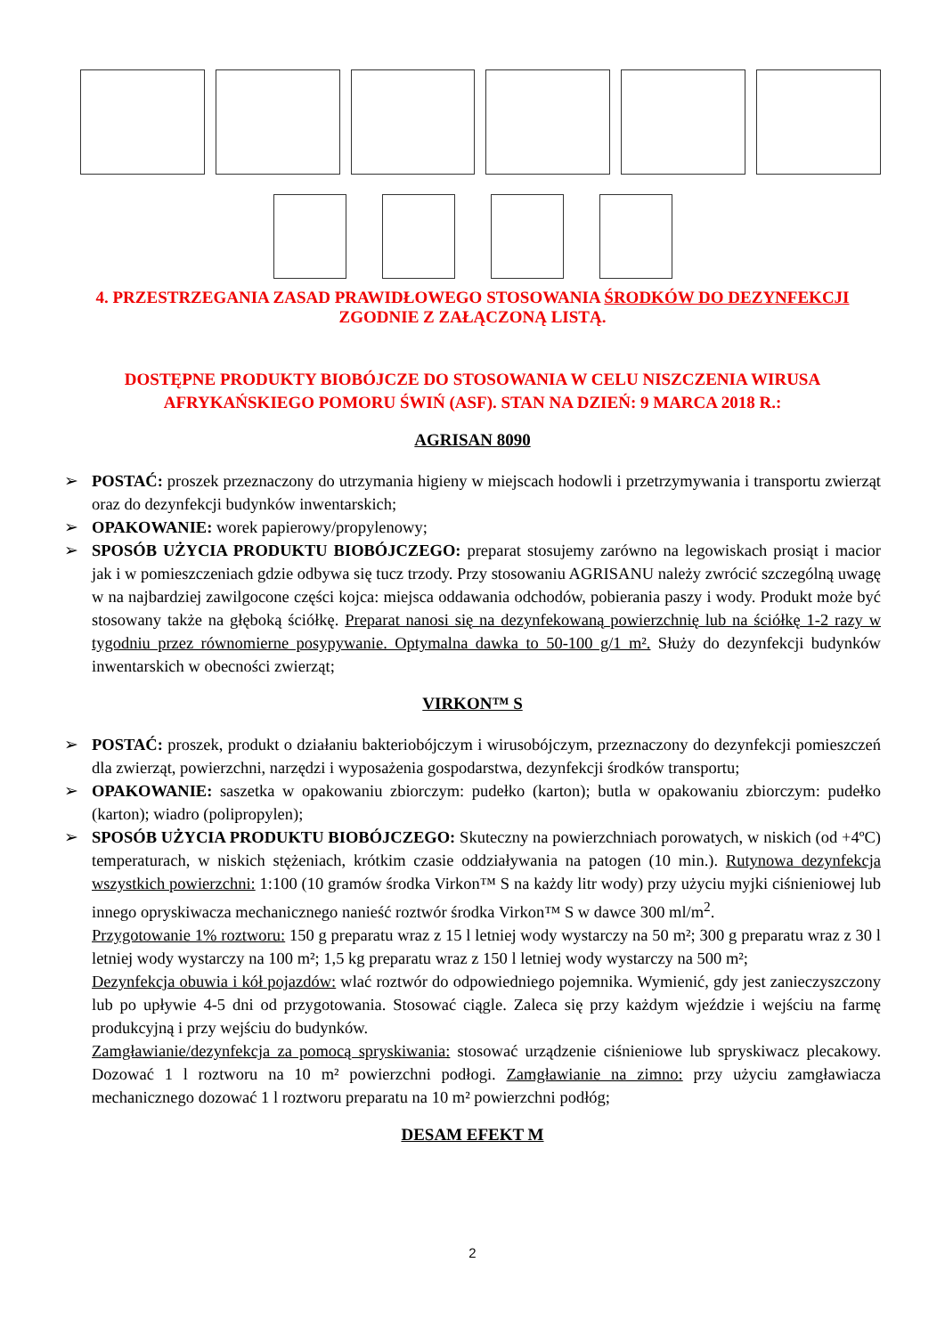4. PRZESTRZEGANIA ZASAD PRAWIDŁOWEGO STOSOWANIA ŚRODKÓW DO DEZYNFEKCJI ZGODNIE Z ZAŁĄCZONĄ LISTĄ.
DOSTĘPNE PRODUKTY BIOBÓJCZE DO STOSOWANIA W CELU NISZCZENIA WIRUSA AFRYKAŃSKIEGO POMORU ŚWIŃ (ASF). STAN NA DZIEŃ: 9 MARCA 2018 R.:
AGRISAN 8090
➢ POSTAĆ: proszek przeznaczony do utrzymania higieny w miejscach hodowli i przetrzymywania i transportu zwierząt oraz do dezynfekcji budynków inwentarskich;
➢ OPAKOWANIE: worek papierowy/propylenowy;
➢ SPOSÓB UŻYCIA PRODUKTU BIOBÓJCZEGO: preparat stosujemy zarówno na legowiskach prosiąt i macior jak i w pomieszczeniach gdzie odbywa się tucz trzody. Przy stosowaniu AGRISANU należy zwrócić szczególną uwagę w na najbardziej zawilgocone części kojca: miejsca oddawania odchodów, pobierania paszy i wody. Produkt może być stosowany także na głęboką ściółkę. Preparat nanosi się na dezynfekowaną powierzchnię lub na ściółkę 1-2 razy w tygodniu przez równomierne posypywanie. Optymalna dawka to 50-100 g/1 m². Służy do dezynfekcji budynków inwentarskich w obecności zwierząt;
VIRKON™ S
➢ POSTAĆ: proszek, produkt o działaniu bakteriobójczym i wirusobójczym, przeznaczony do dezynfekcji pomieszczeń dla zwierząt, powierzchni, narzędzi i wyposażenia gospodarstwa, dezynfekcji środków transportu;
➢ OPAKOWANIE: saszetka w opakowaniu zbiorczym: pudełko (karton); butla w opakowaniu zbiorczym: pudełko (karton); wiadro (polipropylen);
➢ SPOSÓB UŻYCIA PRODUKTU BIOBÓJCZEGO: Skuteczny na powierzchniach porowatych, w niskich (od +4ºC) temperaturach, w niskich stężeniach, krótkim czasie oddziaływania na patogen (10 min.). Rutynowa dezynfekcja wszystkich powierzchni: 1:100 (10 gramów środka Virkon™ S na każdy litr wody) przy użyciu myjki ciśnieniowej lub innego opryskiwacza mechanicznego nanieść roztwór środka Virkon™ S w dawce 300 ml/m<sup>2</sup>.
Przygotowanie 1% roztworu: 150 g preparatu wraz z 15 l letniej wody wystarczy na 50 m²; 300 g preparatu wraz z 30 l letniej wody wystarczy na 100 m²; 1,5 kg preparatu wraz z 150 l letniej wody wystarczy na 500 m²;
Dezynfekcja obuwia i kół pojazdów: wlać roztwór do odpowiedniego pojemnika. Wymienić, gdy jest zanieczyszczony lub po upływie 4-5 dni od przygotowania. Stosować ciągle. Zaleca się przy każdym wjeździe i wejściu na farmę produkcyjną i przy wejściu do budynków.
Zamgławianie/dezynfekcja za pomocą spryskiwania: stosować urządzenie ciśnieniowe lub spryskiwacz plecakowy. Dozować 1 l roztworu na 10 m² powierzchni podłogi. Zamgławianie na zimno: przy użyciu zamgławiacza mechanicznego dozować 1 l roztworu preparatu na 10 m² powierzchni podłóg;
DESAM EFEKT M
2